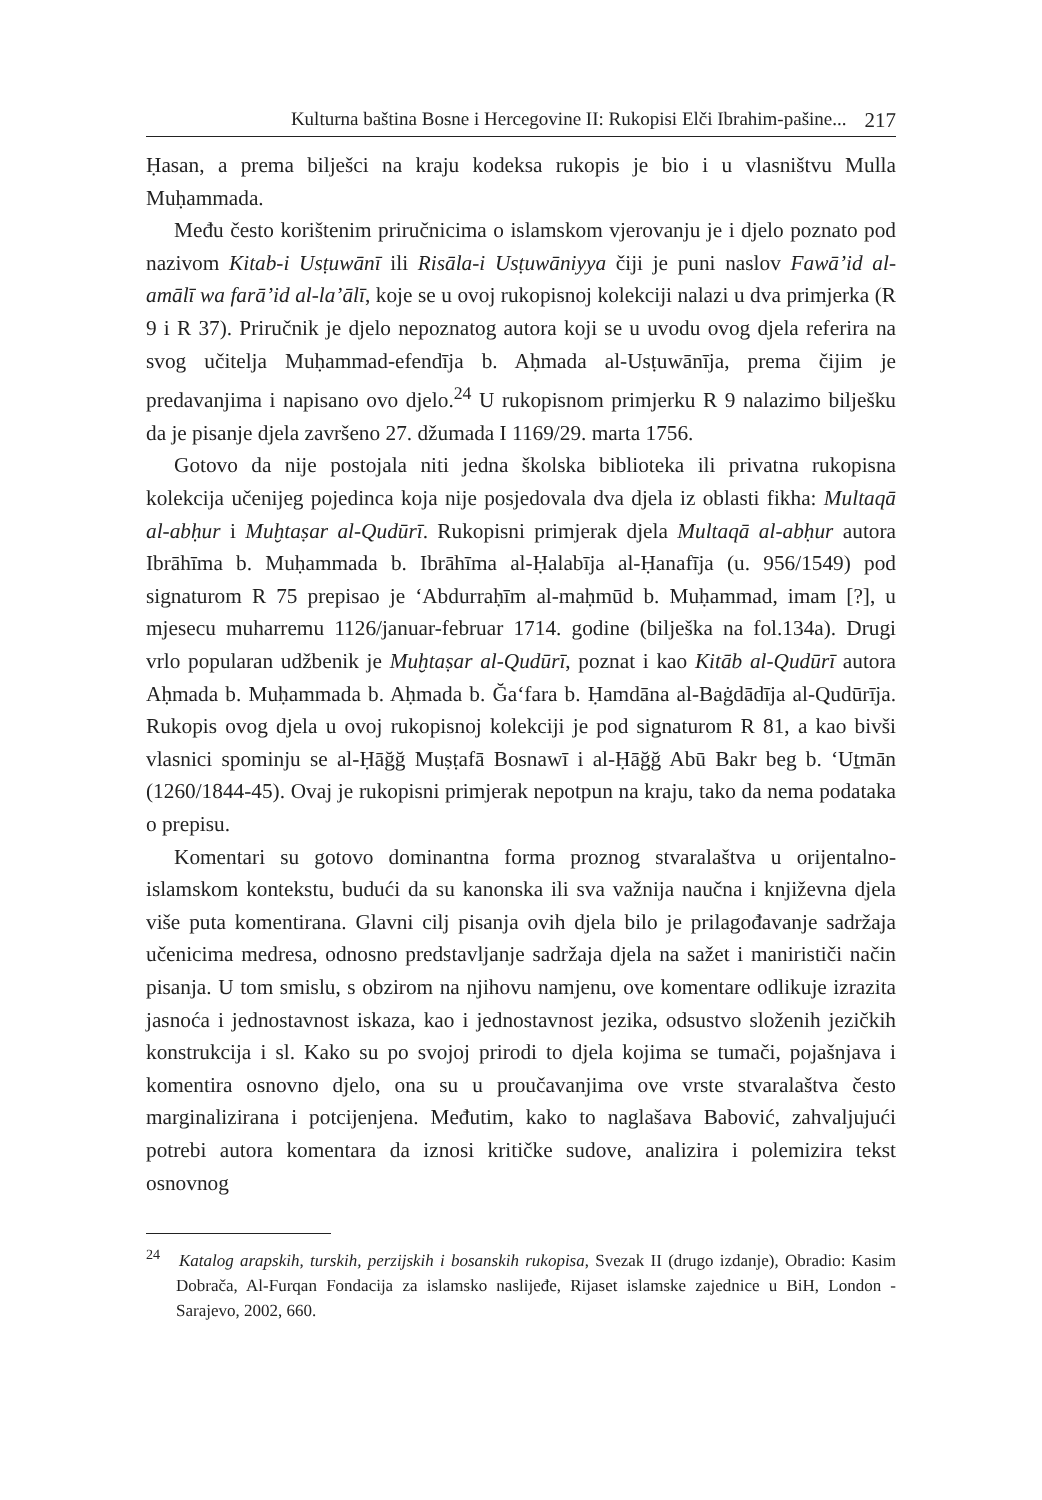Kulturna baština Bosne i Hercegovine II: Rukopisi Elči Ibrahim-pašine... 217
Ḥasan, a prema bilješci na kraju kodeksa rukopis je bio i u vlasništvu Mulla Muḥammada.
Među često korištenim priručnicima o islamskom vjerovanju je i djelo poznato pod nazivom Kitab-i Usṭuwānī ili Risāla-i Usṭuwāniyya čiji je puni naslov Fawā’id al-amālī wa farā’id al-la’ālī, koje se u ovoj rukopisnoj kolekciji nalazi u dva primjerka (R 9 i R 37). Priručnik je djelo nepoznatog autora koji se u uvodu ovog djela referira na svog učitelja Muḥammad-efendīja b. Aḥmada al-Usṭuwānīja, prema čijim je predavanjima i napisano ovo djelo.<sup>24</sup> U rukopisnom primjerku R 9 nalazimo bilješku da je pisanje djela završeno 27. džumada I 1169/29. marta 1756.
Gotovo da nije postojala niti jedna školska biblioteka ili privatna rukopisna kolekcija učenijeg pojedinca koja nije posjedovala dva djela iz oblasti fikha: Multaqā al-abḥur i Muḫtaṣar al-Qudūrī. Rukopisni primjerak djela Multaqā al-abḥur autora Ibrāhīma b. Muḥammada b. Ibrāhīma al-Ḥalabīja al-Ḥanafīja (u. 956/1549) pod signaturom R 75 prepisao je ‘Abdurraḥīm al-maḥmūd b. Muḥammad, imam [?], u mjesecu muharremu 1126/januar-februar 1714. godine (bilješka na fol.134a). Drugi vrlo popularan udžbenik je Muḫtaṣar al-Qudūrī, poznat i kao Kitāb al-Qudūrī autora Aḥmada b. Muḥammada b. Aḥmada b. Ğa‘fara b. Ḥamdāna al-Baġdādīja al-Qudūrīja. Rukopis ovog djela u ovoj rukopisnoj kolekciji je pod signaturom R 81, a kao bivši vlasnici spominju se al-Ḥāğğ Muṣṭafā Bosnawī i al-Ḥāğğ Abū Bakr beg b. ‘Uṯmān (1260/1844-45). Ovaj je rukopisni primjerak nepotpun na kraju, tako da nema podataka o prepisu.
Komentari su gotovo dominantna forma proznog stvaralaštva u orijentalno-islamskom kontekstu, budući da su kanonska ili sva važnija naučna i književna djela više puta komentirana. Glavni cilj pisanja ovih djela bilo je prilagođavanje sadržaja učenicima medresa, odnosno predstavljanje sadržaja djela na sažet i manirističi način pisanja. U tom smislu, s obzirom na njihovu namjenu, ove komentare odlikuje izrazita jasnoća i jednostavnost iskaza, kao i jednostavnost jezika, odsustvo složenih jezičkih konstrukcija i sl. Kako su po svojoj prirodi to djela kojima se tumači, pojašnjava i komentira osnovno djelo, ona su u proučavanjima ove vrste stvaralaštva često marginalizirana i potcijenjena. Međutim, kako to naglašava Babović, zahvaljujući potrebi autora komentara da iznosi kritičke sudove, analizira i polemizira tekst osnovnog
<sup>24</sup> Katalog arapskih, turskih, perzijskih i bosanskih rukopisa, Svezak II (drugo izdanje), Obradio: Kasim Dobrača, Al-Furqan Fondacija za islamsko naslijeđe, Rijaset islamske zajednice u BiH, London - Sarajevo, 2002, 660.